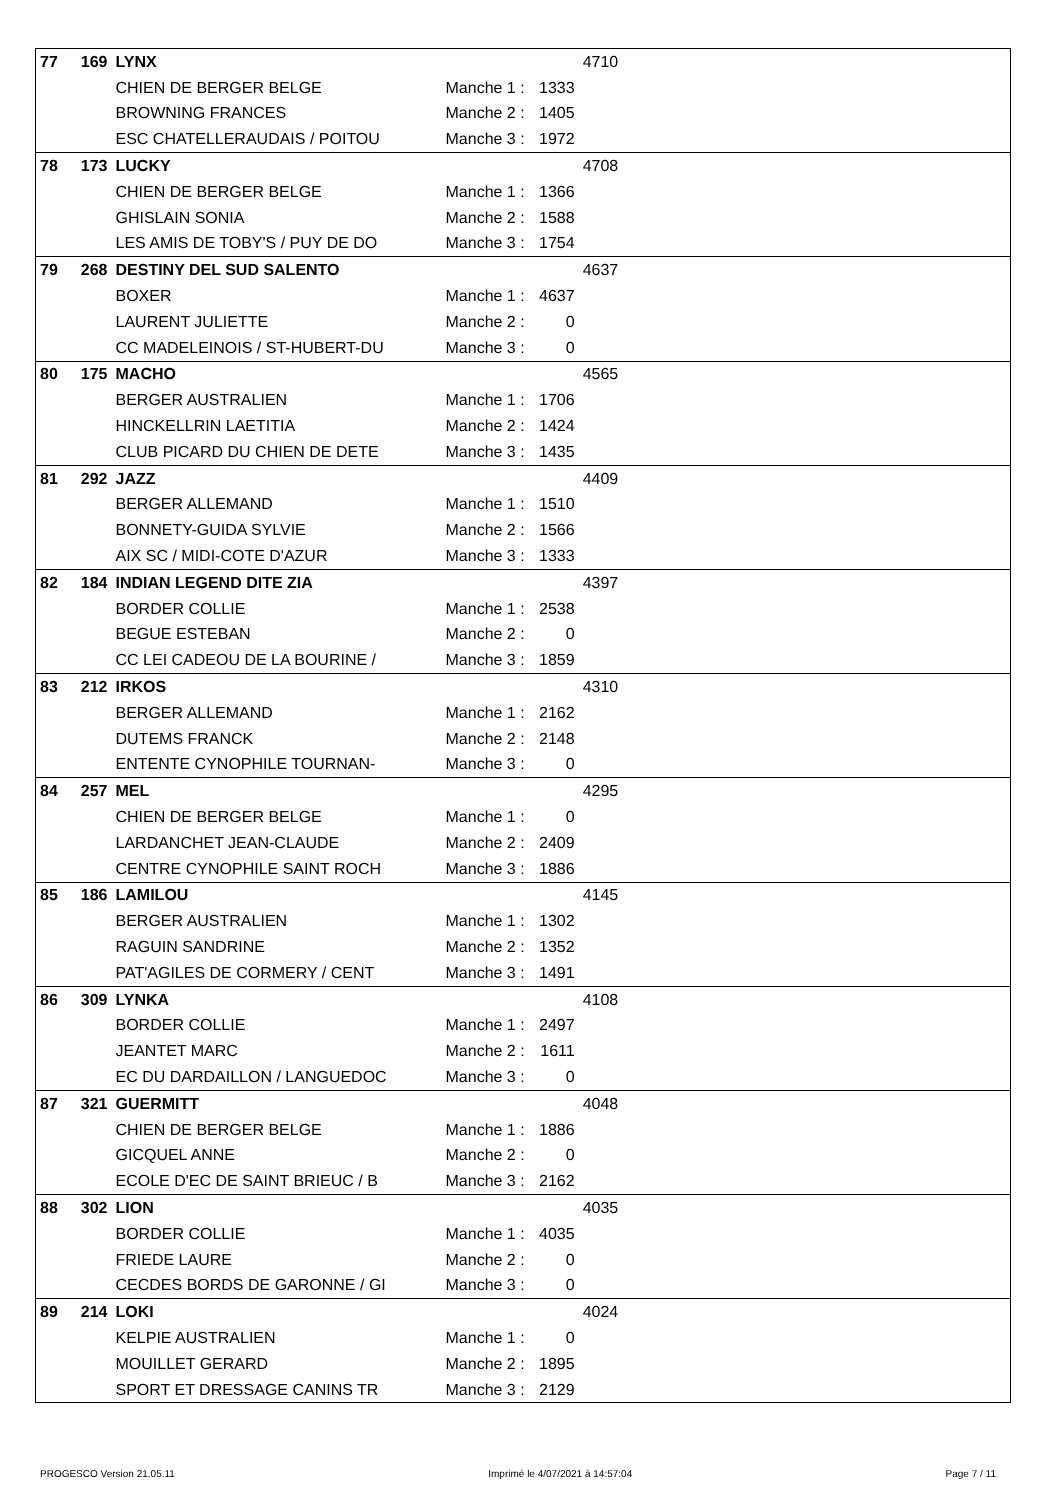| 77 | 169 | LYNX | | | 4710 | |
| | | CHIEN DE BERGER BELGE | Manche 1 : | 1333 | | |
| | | BROWNING FRANCES | Manche 2 : | 1405 | | |
| | | ESC CHATELLERAUDAIS / POITOU | Manche 3 : | 1972 | | |
| 78 | 173 | LUCKY | | | 4708 | |
| | | CHIEN DE BERGER BELGE | Manche 1 : | 1366 | | |
| | | GHISLAIN SONIA | Manche 2 : | 1588 | | |
| | | LES AMIS DE TOBY'S / PUY DE DO | Manche 3 : | 1754 | | |
| 79 | 268 | DESTINY DEL SUD SALENTO | | | 4637 | |
| | | BOXER | Manche 1 : | 4637 | | |
| | | LAURENT JULIETTE | Manche 2 : | 0 | | |
| | | CC MADELEINOIS / ST-HUBERT-DU | Manche 3 : | 0 | | |
| 80 | 175 | MACHO | | | 4565 | |
| | | BERGER AUSTRALIEN | Manche 1 : | 1706 | | |
| | | HINCKELLRIN LAETITIA | Manche 2 : | 1424 | | |
| | | CLUB PICARD DU CHIEN DE DETE | Manche 3 : | 1435 | | |
| 81 | 292 | JAZZ | | | 4409 | |
| | | BERGER ALLEMAND | Manche 1 : | 1510 | | |
| | | BONNETY-GUIDA SYLVIE | Manche 2 : | 1566 | | |
| | | AIX SC / MIDI-COTE D'AZUR | Manche 3 : | 1333 | | |
| 82 | 184 | INDIAN LEGEND DITE ZIA | | | 4397 | |
| | | BORDER COLLIE | Manche 1 : | 2538 | | |
| | | BEGUE ESTEBAN | Manche 2 : | 0 | | |
| | | CC LEI CADEOU DE LA BOURINE / | Manche 3 : | 1859 | | |
| 83 | 212 | IRKOS | | | 4310 | |
| | | BERGER ALLEMAND | Manche 1 : | 2162 | | |
| | | DUTEMS FRANCK | Manche 2 : | 2148 | | |
| | | ENTENTE CYNOPHILE TOURNAN- | Manche 3 : | 0 | | |
| 84 | 257 | MEL | | | 4295 | |
| | | CHIEN DE BERGER BELGE | Manche 1 : | 0 | | |
| | | LARDANCHET JEAN-CLAUDE | Manche 2 : | 2409 | | |
| | | CENTRE CYNOPHILE SAINT ROCH | Manche 3 : | 1886 | | |
| 85 | 186 | LAMILOU | | | 4145 | |
| | | BERGER AUSTRALIEN | Manche 1 : | 1302 | | |
| | | RAGUIN SANDRINE | Manche 2 : | 1352 | | |
| | | PAT'AGILES DE CORMERY / CENT | Manche 3 : | 1491 | | |
| 86 | 309 | LYNKA | | | 4108 | |
| | | BORDER COLLIE | Manche 1 : | 2497 | | |
| | | JEANTET MARC | Manche 2 : | 1611 | | |
| | | EC DU DARDAILLON / LANGUEDOC | Manche 3 : | 0 | | |
| 87 | 321 | GUERMITT | | | 4048 | |
| | | CHIEN DE BERGER BELGE | Manche 1 : | 1886 | | |
| | | GICQUEL ANNE | Manche 2 : | 0 | | |
| | | ECOLE D'EC DE SAINT BRIEUC / B | Manche 3 : | 2162 | | |
| 88 | 302 | LION | | | 4035 | |
| | | BORDER COLLIE | Manche 1 : | 4035 | | |
| | | FRIEDE LAURE | Manche 2 : | 0 | | |
| | | CECDES BORDS DE GARONNE / GI | Manche 3 : | 0 | | |
| 89 | 214 | LOKI | | | 4024 | |
| | | KELPIE AUSTRALIEN | Manche 1 : | 0 | | |
| | | MOUILLET GERARD | Manche 2 : | 1895 | | |
| | | SPORT ET DRESSAGE CANINS TR | Manche 3 : | 2129 | | |
PROGESCO Version 21.05.11 Imprimé le 4/07/2021 à 14:57:04 Page 7 / 11